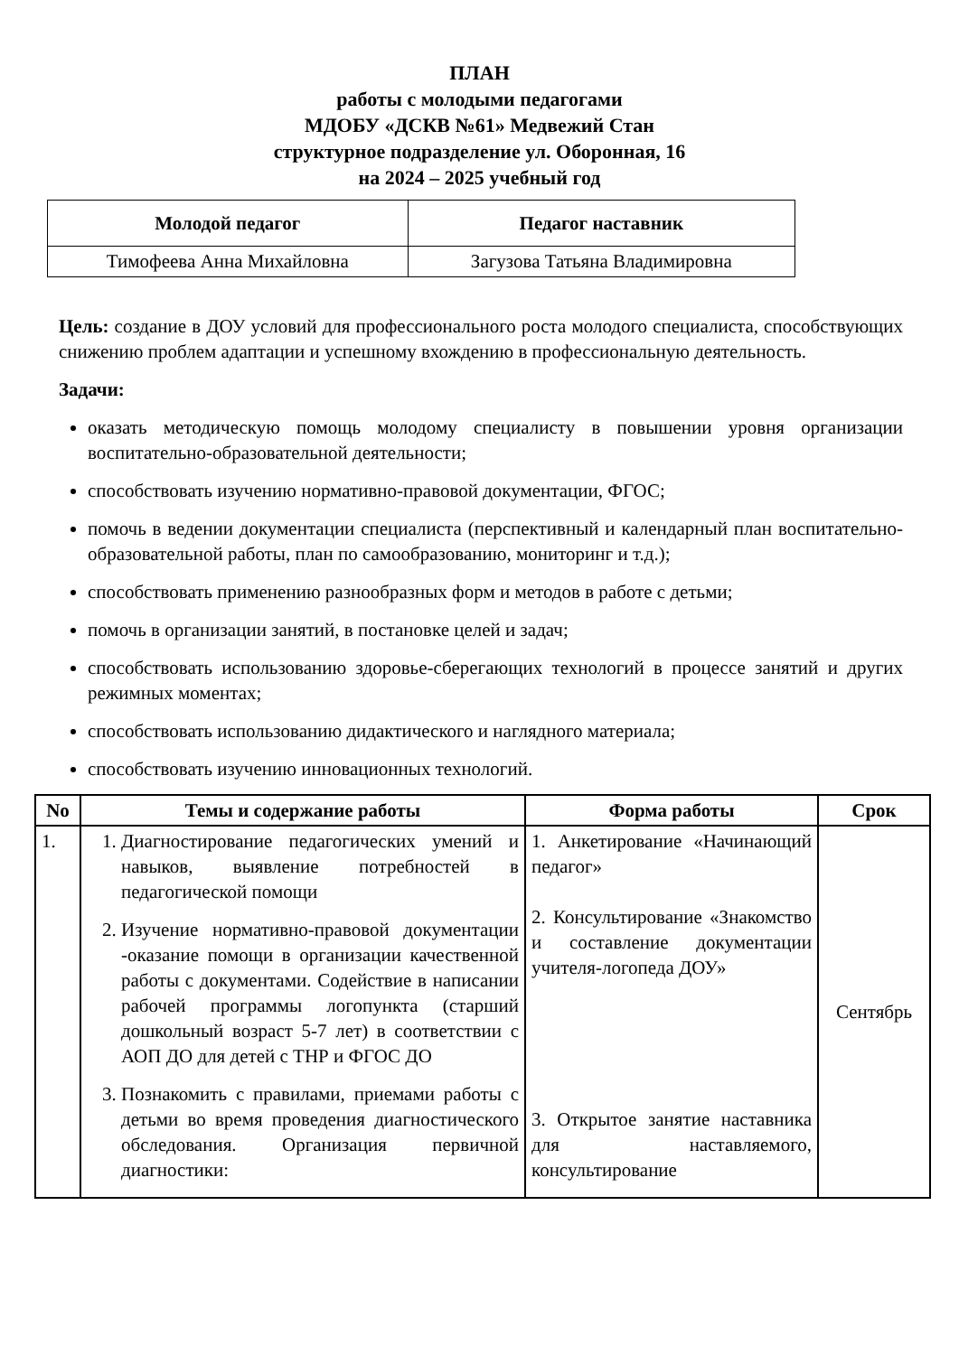ПЛАН
работы с молодыми педагогами
МДОБУ «ДСКВ №61» Медвежий Стан
структурное подразделение ул. Оборонная, 16
на 2024 – 2025 учебный год
| Молодой педагог | Педагог наставник |
| Тимофеева Анна Михайловна | Загузова Татьяна Владимировна |
Цель: создание в ДОУ условий для профессионального роста молодого специалиста, способствующих снижению проблем адаптации и успешному вхождению в профессиональную деятельность.
Задачи:
оказать методическую помощь молодому специалисту в повышении уровня организации воспитательно-образовательной деятельности;
способствовать изучению нормативно-правовой документации, ФГОС;
помочь в ведении документации специалиста (перспективный и календарный план воспитательно-образовательной работы, план по самообразованию, мониторинг и т.д.);
способствовать применению разнообразных форм и методов в работе с детьми;
помочь в организации занятий, в постановке целей и задач;
способствовать использованию здоровье-сберегающих технологий в процессе занятий и других режимных моментах;
способствовать использованию дидактического и наглядного материала;
способствовать изучению инновационных технологий.
| No | Темы и содержание работы | Форма работы | Срок |
| --- | --- | --- | --- |
| 1. | 1. Диагностирование педагогических умений и навыков, выявление потребностей в педагогической помощи 2. Изучение нормативно-правовой документации -оказание помощи в организации качественной работы с документами. Содействие в написании рабочей программы логопункта (старший дошкольный возраст 5-7 лет) в соответствии с АОП ДО для детей с ТНР и ФГОС ДО 3. Познакомить с правилами, приемами работы с детьми во время проведения диагностического обследования. Организация первичной диагностики: | 1. Анкетирование «Начинающий педагог» 2. Консультирование «Знакомство и составление документации учителя-логопеда ДОУ» 3. Открытое занятие наставника для наставляемого, консультирование | Сентябрь |